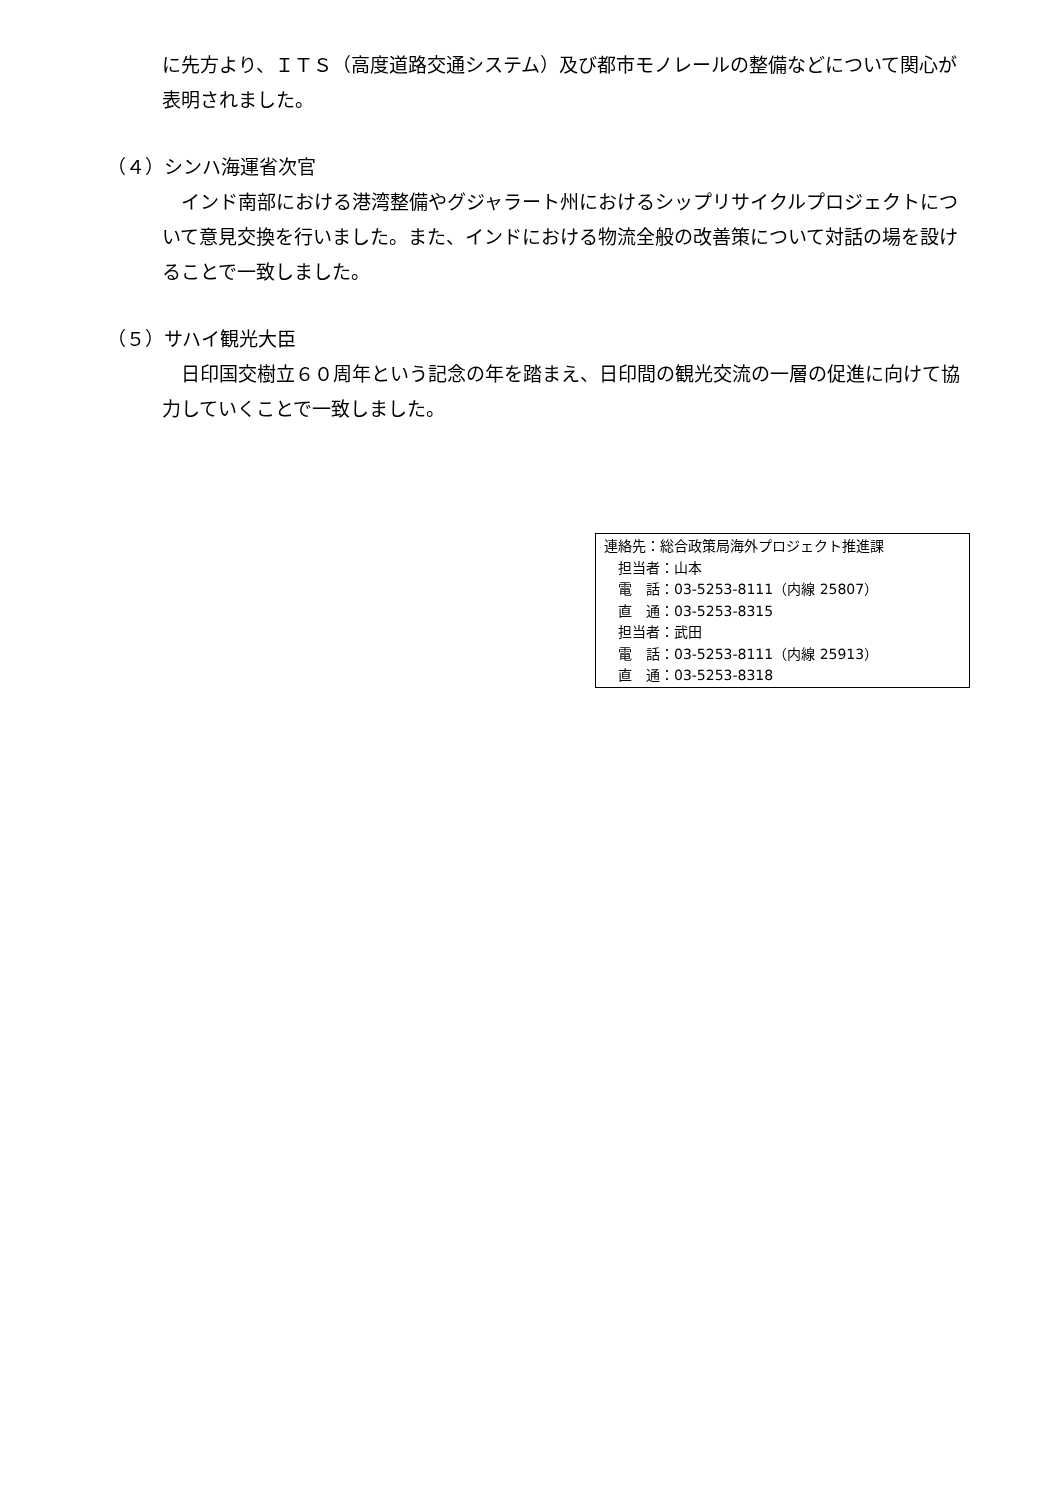に先方より、ＩＴＳ（高度道路交通システム）及び都市モノレールの整備などについて関心が表明されました。
（４）シンハ海運省次官
　インド南部における港湾整備やグジャラート州におけるシップリサイクルプロジェクトについて意見交換を行いました。また、インドにおける物流全般の改善策について対話の場を設けることで一致しました。
（５）サハイ観光大臣
　日印国交樹立６０周年という記念の年を踏まえ、日印間の観光交流の一層の促進に向けて協力していくことで一致しました。
連絡先：総合政策局海外プロジェクト推進課
　担当者：山本
　電　話：03-5253-8111（内線 25807）
　直　通：03-5253-8315
　担当者：武田
　電　話：03-5253-8111（内線 25913）
　直　通：03-5253-8318